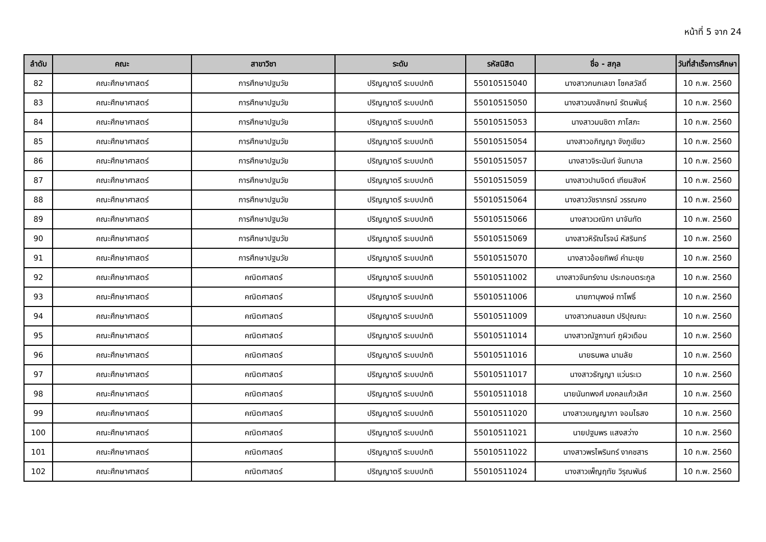หน้าที่ 5 จาก 24
| ลำดับ | คณะ | สาขาวิชา | ระดับ | รหัสนิสิต | ชื่อ - สกุล | วันที่สำเร็จการศึกษา |
| --- | --- | --- | --- | --- | --- | --- |
| 82 | คณะศึกษาศาสตร์ | การศึกษาปฐมวัย | ปริญญาตรี ระบบปกติ | 55010515040 | นางสาวกนกเลขา โชคสวัสดิ์ | 10 ก.พ. 2560 |
| 83 | คณะศึกษาศาสตร์ | การศึกษาปฐมวัย | ปริญญาตรี ระบบปกติ | 55010515050 | นางสาวนงลักษณ์ รัตนพันธุ์ | 10 ก.พ. 2560 |
| 84 | คณะศึกษาศาสตร์ | การศึกษาปฐมวัย | ปริญญาตรี ระบบปกติ | 55010515053 | นางสาวมนชิดา ภาโสภะ | 10 ก.พ. 2560 |
| 85 | คณะศึกษาศาสตร์ | การศึกษาปฐมวัย | ปริญญาตรี ระบบปกติ | 55010515054 | นางสาวอภิญญา จังภูเขียว | 10 ก.พ. 2560 |
| 86 | คณะศึกษาศาสตร์ | การศึกษาปฐมวัย | ปริญญาตรี ระบบปกติ | 55010515057 | นางสาวจิระนันท์ จันทบาล | 10 ก.พ. 2560 |
| 87 | คณะศึกษาศาสตร์ | การศึกษาปฐมวัย | ปริญญาตรี ระบบปกติ | 55010515059 | นางสาวปานจิตต์ เทียมสิงห์ | 10 ก.พ. 2560 |
| 88 | คณะศึกษาศาสตร์ | การศึกษาปฐมวัย | ปริญญาตรี ระบบปกติ | 55010515064 | นางสาววัชราภรณ์ วรรณคง | 10 ก.พ. 2560 |
| 89 | คณะศึกษาศาสตร์ | การศึกษาปฐมวัย | ปริญญาตรี ระบบปกติ | 55010515066 | นางสาวเวณิกา นาจันทัด | 10 ก.พ. 2560 |
| 90 | คณะศึกษาศาสตร์ | การศึกษาปฐมวัย | ปริญญาตรี ระบบปกติ | 55010515069 | นางสาวหิรัณโรจน์ หัสรินทร์ | 10 ก.พ. 2560 |
| 91 | คณะศึกษาศาสตร์ | การศึกษาปฐมวัย | ปริญญาตรี ระบบปกติ | 55010515070 | นางสาวอ้อยทิพย์ คำมะขุย | 10 ก.พ. 2560 |
| 92 | คณะศึกษาศาสตร์ | คณิตศาสตร์ | ปริญญาตรี ระบบปกติ | 55010511002 | นางสาวจันทร์งาม ประกอบตระกูล | 10 ก.พ. 2560 |
| 93 | คณะศึกษาศาสตร์ | คณิตศาสตร์ | ปริญญาตรี ระบบปกติ | 55010511006 | นายภานุพงษ์ ทาโพธิ์ | 10 ก.พ. 2560 |
| 94 | คณะศึกษาศาสตร์ | คณิตศาสตร์ | ปริญญาตรี ระบบปกติ | 55010511009 | นางสาวกมลชนก ปริปุณณะ | 10 ก.พ. 2560 |
| 95 | คณะศึกษาศาสตร์ | คณิตศาสตร์ | ปริญญาตรี ระบบปกติ | 55010511014 | นางสาวณัฐกานท์ ภูผิวเดือน | 10 ก.พ. 2560 |
| 96 | คณะศึกษาศาสตร์ | คณิตศาสตร์ | ปริญญาตรี ระบบปกติ | 55010511016 | นายธนพล นามลัย | 10 ก.พ. 2560 |
| 97 | คณะศึกษาศาสตร์ | คณิตศาสตร์ | ปริญญาตรี ระบบปกติ | 55010511017 | นางสาวธัญญา แว่นระเว | 10 ก.พ. 2560 |
| 98 | คณะศึกษาศาสตร์ | คณิตศาสตร์ | ปริญญาตรี ระบบปกติ | 55010511018 | นายนันทพงศ์ มงคลแก้วเลิศ | 10 ก.พ. 2560 |
| 99 | คณะศึกษาศาสตร์ | คณิตศาสตร์ | ปริญญาตรี ระบบปกติ | 55010511020 | นางสาวเบญญาภา จอมไธสง | 10 ก.พ. 2560 |
| 100 | คณะศึกษาศาสตร์ | คณิตศาสตร์ | ปริญญาตรี ระบบปกติ | 55010511021 | นายปฐมพร แสงสว่าง | 10 ก.พ. 2560 |
| 101 | คณะศึกษาศาสตร์ | คณิตศาสตร์ | ปริญญาตรี ระบบปกติ | 55010511022 | นางสาวพรไพรินทร์ งาคชสาร | 10 ก.พ. 2560 |
| 102 | คณะศึกษาศาสตร์ | คณิตศาสตร์ | ปริญญาตรี ระบบปกติ | 55010511024 | นางสาวเพ็ญฤทัย วิรุณพันธ์ | 10 ก.พ. 2560 |